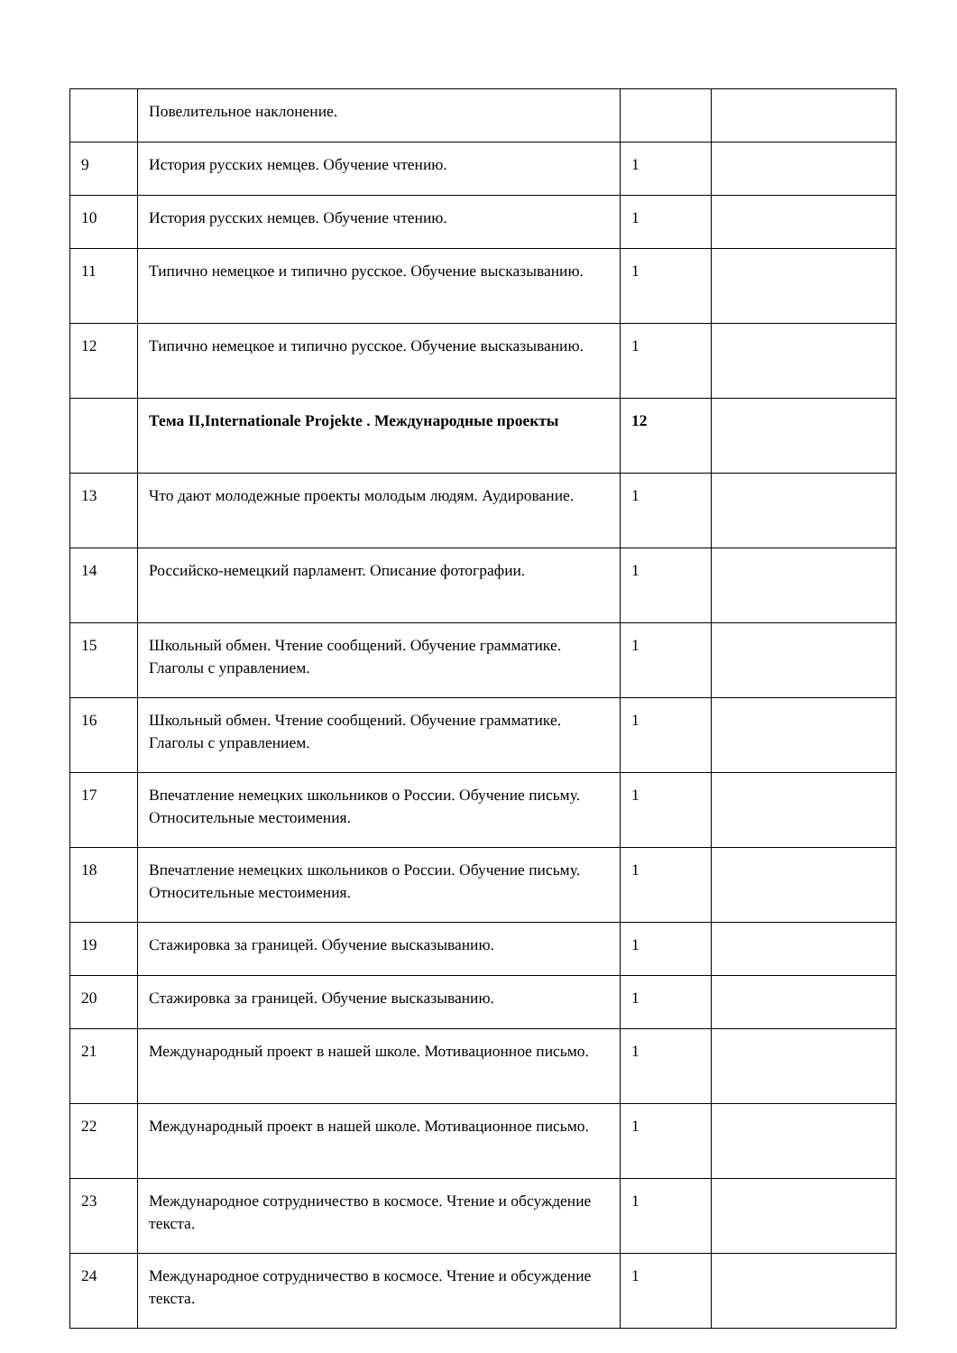| | Повелительное наклонение. | | |
| 9 | История русских немцев. Обучение чтению. | 1 | |
| 10 | История русских немцев. Обучение чтению. | 1 | |
| 11 | Типично немецкое и типично русское. Обучение высказыванию. | 1 | |
| 12 | Типично немецкое и типично русское. Обучение высказыванию. | 1 | |
| | Тема II,Internationale Projekte . Международные проекты | 12 | |
| 13 | Что дают молодежные проекты молодым людям. Аудирование. | 1 | |
| 14 | Российско-немецкий парламент. Описание фотографии. | 1 | |
| 15 | Школьный обмен. Чтение сообщений. Обучение грамматике. Глаголы с управлением. | 1 | |
| 16 | Школьный обмен. Чтение сообщений. Обучение грамматике. Глаголы с управлением. | 1 | |
| 17 | Впечатление немецких школьников о России. Обучение письму. Относительные местоимения. | 1 | |
| 18 | Впечатление немецких школьников о России. Обучение письму. Относительные местоимения. | 1 | |
| 19 | Стажировка за границей. Обучение высказыванию. | 1 | |
| 20 | Стажировка за границей. Обучение высказыванию. | 1 | |
| 21 | Международный проект в нашей школе. Мотивационное письмо. | 1 | |
| 22 | Международный проект в нашей школе. Мотивационное письмо. | 1 | |
| 23 | Международное сотрудничество в космосе. Чтение и обсуждение текста. | 1 | |
| 24 | Международное сотрудничество в космосе. Чтение и обсуждение текста. | 1 | |